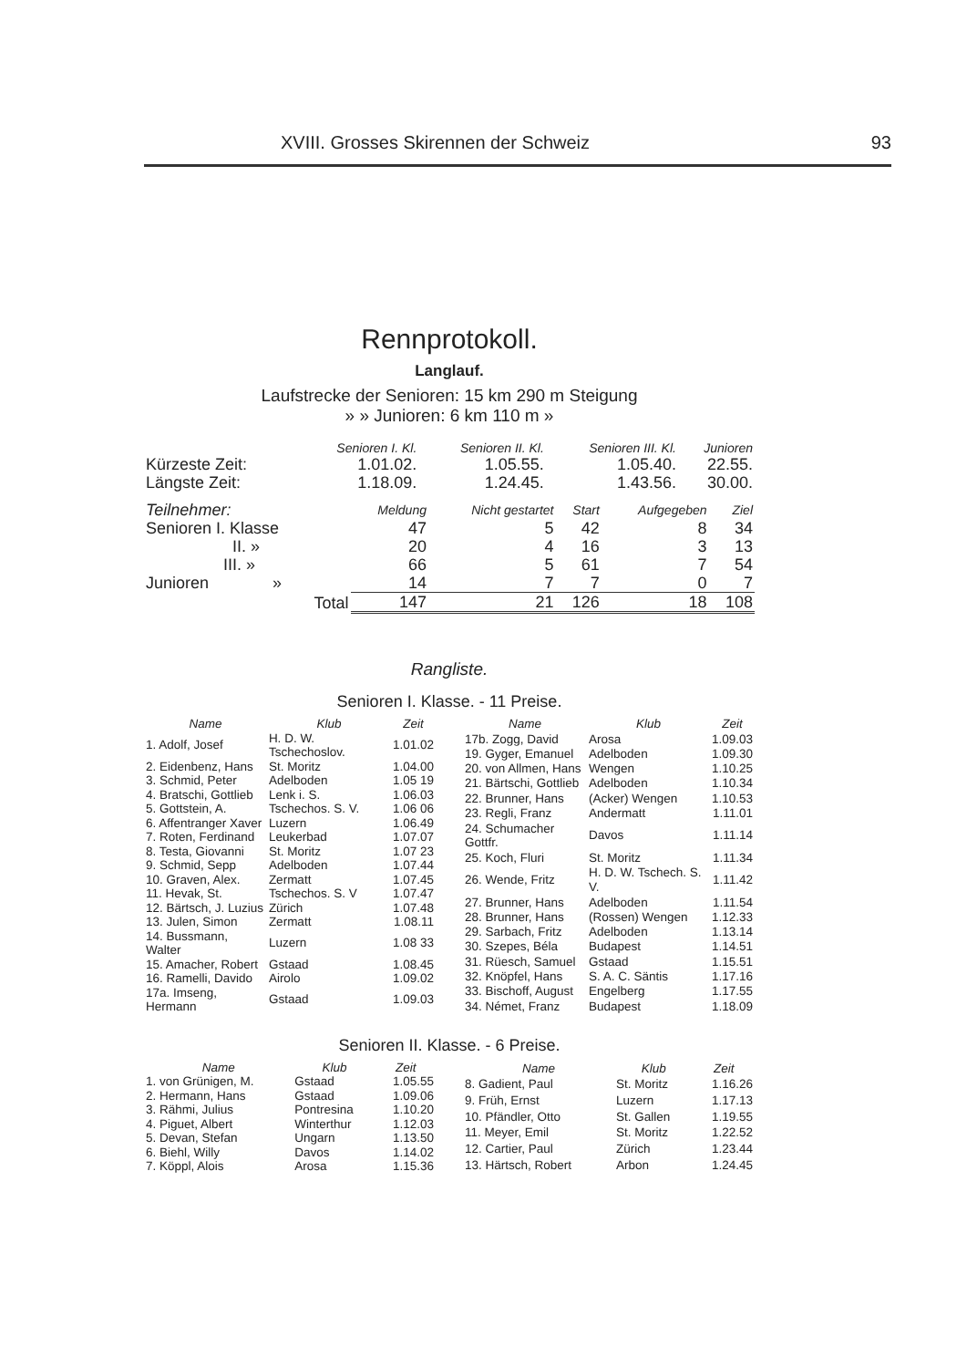XVIII. Grosses Skirennen der Schweiz 93
Rennprotokoll.
Langlauf.
Laufstrecke der Senioren: 15 km 290 m Steigung
» » Junioren: 6 km 110 m »
| | Senioren I. Kl. | Senioren II. Kl. | Senioren III. Kl. | Junioren |
| --- | --- | --- | --- | --- |
| Kürzeste Zeit: | 1.01.02. | 1.05.55. | 1.05.40. | 22.55. |
| Längste Zeit: | 1.18.09. | 1.24.45. | 1.43.56. | 30.00. |
| Teilnehmer: | Meldung | Nicht gestartet | Start | Aufgegeben | Ziel |
| Senioren I. Klasse | 47 | 5 | 42 | 8 | 34 |
| II. » | 20 | 4 | 16 | 3 | 13 |
| III. » | 66 | 5 | 61 | 7 | 54 |
| Junioren » | 14 | 7 | 7 | 0 | 7 |
| Total | 147 | 21 | 126 | 18 | 108 |
Rangliste.
Senioren I. Klasse. - 11 Preise.
| Name | Klub | Zeit |
| --- | --- | --- |
| 1. Adolf, Josef | H. D. W. Tschechoslov. | 1.01.02 |
| 2. Eidenbenz, Hans | St. Moritz | 1.04.00 |
| 3. Schmid, Peter | Adelboden | 1.05 19 |
| 4. Bratschi, Gottlieb | Lenk i. S. | 1.06.03 |
| 5. Gottstein, A. | Tschechos. S. V. | 1.06 06 |
| 6. Affentranger Xaver | Luzern | 1.06.49 |
| 7. Roten, Ferdinand | Leukerbad | 1.07.07 |
| 8. Testa, Giovanni | St. Moritz | 1.07 23 |
| 9. Schmid, Sepp | Adelboden | 1.07.44 |
| 10. Graven, Alex. | Zermatt | 1.07.45 |
| 11. Hevak, St. | Tschechos. S. V | 1.07.47 |
| 12. Bärtsch, J. Luzius | Zürich | 1.07.48 |
| 13. Julen, Simon | Zermatt | 1.08.11 |
| 14. Bussmann, Walter | Luzern | 1.08 33 |
| 15. Amacher, Robert | Gstaad | 1.08.45 |
| 16. Ramelli, Davido | Airolo | 1.09.02 |
| 17a. Imseng, Hermann | Gstaad | 1.09.03 |
| Name | Klub | Zeit |
| --- | --- | --- |
| 17b. Zogg, David | Arosa | 1.09.03 |
| 19. Gyger, Emanuel | Adelboden | 1.09.30 |
| 20. von Allmen, Hans | Wengen | 1.10.25 |
| 21. Bärtschi, Gottlieb | Adelboden | 1.10.34 |
| 22. Brunner, Hans | (Acker) Wengen | 1.10.53 |
| 23. Regli, Franz | Andermatt | 1.11.01 |
| 24. Schumacher Gottfr. | Davos | 1.11.14 |
| 25. Koch, Fluri | St. Moritz | 1.11.34 |
| 26. Wende, Fritz | H. D. W. Tschech. S. V. | 1.11.42 |
| 27. Brunner, Hans | Adelboden | 1.11.54 |
| 28. Brunner, Hans | (Rossen) Wengen | 1.12.33 |
| 29. Sarbach, Fritz | Adelboden | 1.13.14 |
| 30. Szepes, Béla | Budapest | 1.14.51 |
| 31. Rüesch, Samuel | Gstaad | 1.15.51 |
| 32. Knöpfel, Hans | S. A. C. Säntis | 1.17.16 |
| 33. Bischoff, August | Engelberg | 1.17.55 |
| 34. Német, Franz | Budapest | 1.18.09 |
Senioren II. Klasse. - 6 Preise.
| Name | Klub | Zeit |
| --- | --- | --- |
| 1. von Grünigen, M. | Gstaad | 1.05.55 |
| 2. Hermann, Hans | Gstaad | 1.09.06 |
| 3. Rähmi, Julius | Pontresina | 1.10.20 |
| 4. Piguet, Albert | Winterthur | 1.12.03 |
| 5. Devan, Stefan | Ungarn | 1.13.50 |
| 6. Biehl, Willy | Davos | 1.14.02 |
| 7. Köppl, Alois | Arosa | 1.15.36 |
| Name | Klub | Zeit |
| --- | --- | --- |
| 8. Gadient, Paul | St. Moritz | 1.16.26 |
| 9. Früh, Ernst | Luzern | 1.17.13 |
| 10. Pfändler, Otto | St. Gallen | 1.19.55 |
| 11. Meyer, Emil | St. Moritz | 1.22.52 |
| 12. Cartier, Paul | Zürich | 1.23.44 |
| 13. Härtsch, Robert | Arbon | 1.24.45 |